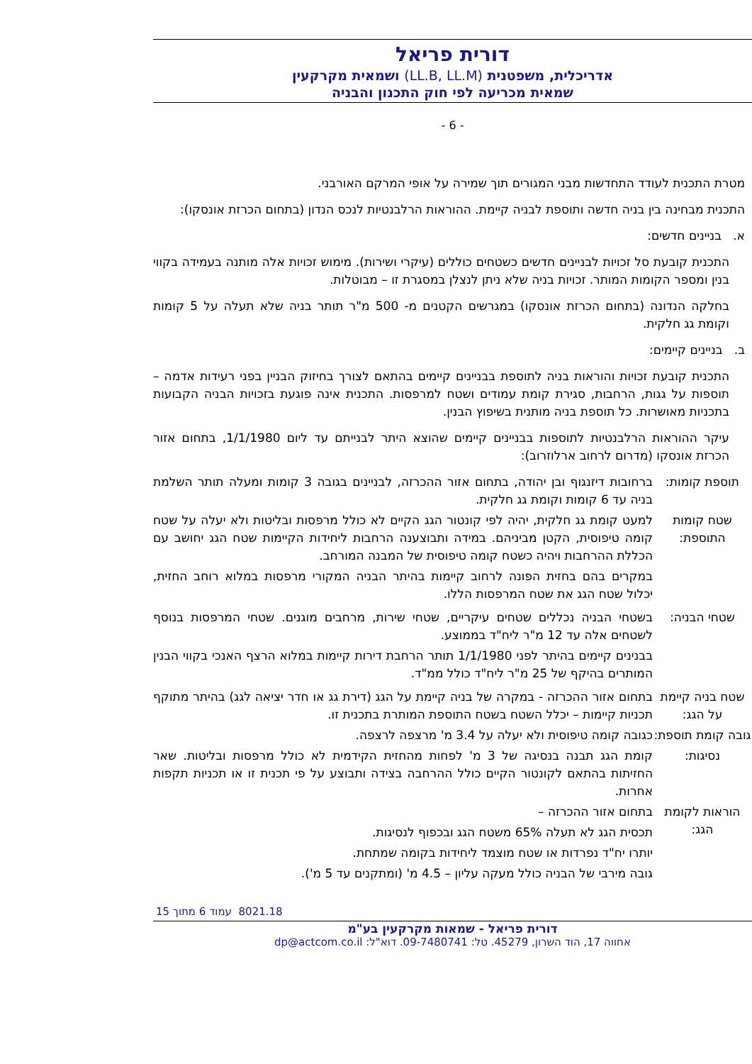דורית פריאל
אדריכלית, משפטנית (LL.B, LL.M) ושמאית מקרקעין
שמאית מכריעה לפי חוק התכנון והבניה
- 6 -
מטרת התכנית לעודד התחדשות מבני המגורים תוך שמירה על אופי המרקם האורבני.
התכנית מבחינה בין בניה חדשה ותוספת לבניה קיימת. ההוראות הרלבנטיות לנכס הנדון (בתחום הכרזת אונסקו):
א. בניינים חדשים:
התכנית קובעת סל זכויות לבניינים חדשים כשטחים כוללים (עיקרי ושירות). מימוש זכויות אלה מותנה בעמידה בקווי בנין ומספר הקומות המותר. זכויות בניה שלא ניתן לנצלן במסגרת זו – מבוטלות.
בחלקה הנדונה (בתחום הכרזת אונסקו) במגרשים הקטנים מ- 500 מ"ר תותר בניה שלא תעלה על 5 קומות וקומת גג חלקית.
ב. בניינים קיימים:
התכנית קובעת זכויות והוראות בניה לתוספת בבניינים קיימים בהתאם לצורך בחיזוק הבניין בפני רעידות אדמה – תוספות על גגות, הרחבות, סגירת קומת עמודים ושטח למרפסות. התכנית אינה פוגעת בזכויות הבניה הקבועות בתכניות מאושרות. כל תוספת בניה מותנית בשיפוץ הבנין.
עיקר ההוראות הרלבנטיות לתוספות בבניינים קיימים שהוצא היתר לבנייתם עד ליום 1/1/1980, בתחום אזור הכרזת אונסקו (מדרום לרחוב ארלוזרוב):
תוספת קומות: ברחובות דיזנגוף ובן יהודה, בתחום אזור ההכרזה, לבניינים בגובה 3 קומות ומעלה תותר השלמת בניה עד 6 קומות וקומת גג חלקית.
שטח קומות התוספת:
למעט קומת גג חלקית, יהיה לפי קונטור הגג הקיים לא כולל מרפסות ובליטות ולא יעלה על שטח קומה טיפוסית, הקטן מביניהם. במידה ותבוצענה הרחבות ליחידות הקיימות שטח הגג יחושב עם הכללת ההרחבות ויהיה כשטח קומה טיפוסית של המבנה המורחב.
במקרים בהם בחזית הפונה לרחוב קיימות בהיתר הבניה המקורי מרפסות במלוא רוחב החזית, יכלול שטח הגג את שטח המרפסות הללו.
שטחי הבניה:
בשטחי הבניה נכללים שטחים עיקריים, שטחי שירות, מרחבים מוגנים. שטחי המרפסות בנוסף לשטחים אלה עד 12 מ"ר ליח"ד בממוצע.
בבנינים קיימים בהיתר לפני 1/1/1980 תותר הרחבת דירות קיימות במלוא הרצף האנכי בקווי הבנין המותרים בהיקף של 25 מ"ר ליח"ד כולל ממ"ד.
שטח בניה קיימת על הגג:
בתחום אזור ההכרזה - במקרה של בניה קיימת על הגג (דירת גג או חדר יציאה לגג) בהיתר מתוקף תכניות קיימות – יכלל השטח בשטח התוספת המותרת בתכנית זו.
גובה קומת תוספת:
כגובה קומה טיפוסית ולא יעלה על 3.4 מ' מרצפה לרצפה.
נסיגות: קומת הגג תבנה בנסיגה של 3 מ' לפחות מהחזית הקידמית לא כולל מרפסות ובליטות. שאר החזיתות בהתאם לקונטור הקיים כולל ההרחבה בצידה ותבוצע על פי תכנית זו או תכניות תקפות אחרות.
הוראות לקומת הגג:
בתחום אזור ההכרזה –
תכסית הגג לא תעלה 65% משטח הגג ובכפוף לנסיגות.
יותרו יח"ד נפרדות או שטח מוצמד ליחידות בקומה שמתחת.
גובה מירבי של הבניה כולל מעקה עליון – 4.5 מ' (ומתקנים עד 5 מ').
8021.18 עמוד 6 מתוך 15
דורית פריאל - שמאות מקרקעין בע"מ
אחווה 17, הוד השרון, 45279. טל: 09-7480741. דוא"ל: dp@actcom.co.il